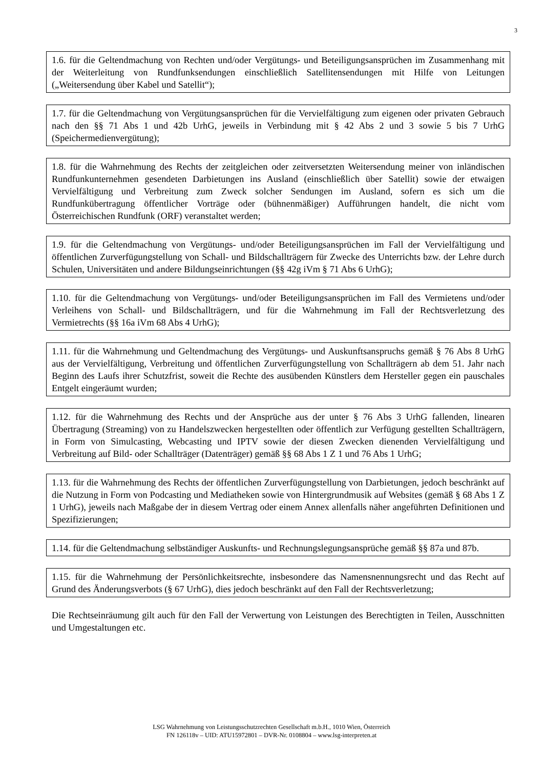3
1.6. für die Geltendmachung von Rechten und/oder Vergütungs- und Beteiligungsansprüchen im Zusammenhang mit der Weiterleitung von Rundfunksendungen einschließlich Satellitensendungen mit Hilfe von Leitungen („Weitersendung über Kabel und Satellit“);
1.7. für die Geltendmachung von Vergütungsansprüchen für die Vervielfältigung zum eigenen oder privaten Gebrauch nach den §§ 71 Abs 1 und 42b UrhG, jeweils in Verbindung mit § 42 Abs 2 und 3 sowie 5 bis 7 UrhG (Speichermedienvergütung);
1.8. für die Wahrnehmung des Rechts der zeitgleichen oder zeitversetzten Weitersendung meiner von inländischen Rundfunkunternehmen gesendeten Darbietungen ins Ausland (einschließlich über Satellit) sowie der etwaigen Vervielfältigung und Verbreitung zum Zweck solcher Sendungen im Ausland, sofern es sich um die Rundfunkübertragung öffentlicher Vorträge oder (bühnenmäßiger) Aufführungen handelt, die nicht vom Österreichischen Rundfunk (ORF) veranstaltet werden;
1.9. für die Geltendmachung von Vergütungs- und/oder Beteiligungsansprüchen im Fall der Vervielfältigung und öffentlichen Zurverfügungstellung von Schall- und Bildschallträgern für Zwecke des Unterrichts bzw. der Lehre durch Schulen, Universitäten und andere Bildungseinrichtungen (§§ 42g iVm § 71 Abs 6 UrhG);
1.10. für die Geltendmachung von Vergütungs- und/oder Beteiligungsansprüchen im Fall des Vermietens und/oder Verleihens von Schall- und Bildschallträgern, und für die Wahrnehmung im Fall der Rechtsverletzung des Vermietrechts (§§ 16a iVm 68 Abs 4 UrhG);
1.11. für die Wahrnehmung und Geltendmachung des Vergütungs- und Auskunftsanspruchs gemäß § 76 Abs 8 UrhG aus der Vervielfältigung, Verbreitung und öffentlichen Zurverfügungstellung von Schallträgern ab dem 51. Jahr nach Beginn des Laufs ihrer Schutzfrist, soweit die Rechte des ausübenden Künstlers dem Hersteller gegen ein pauschales Entgelt eingeräumt wurden;
1.12. für die Wahrnehmung des Rechts und der Ansprüche aus der unter § 76 Abs 3 UrhG fallenden, linearen Übertragung (Streaming) von zu Handelszwecken hergestellten oder öffentlich zur Verfügung gestellten Schallträgern, in Form von Simulcasting, Webcasting und IPTV sowie der diesen Zwecken dienenden Vervielfältigung und Verbreitung auf Bild- oder Schallträger (Datenträger) gemäß §§ 68 Abs 1 Z 1 und 76 Abs 1 UrhG;
1.13. für die Wahrnehmung des Rechts der öffentlichen Zurverfügungstellung von Darbietungen, jedoch beschränkt auf die Nutzung in Form von Podcasting und Mediatheken sowie von Hintergrundmusik auf Websites (gemäß § 68 Abs 1 Z 1 UrhG), jeweils nach Maßgabe der in diesem Vertrag oder einem Annex allenfalls näher angeführten Definitionen und Spezifizierungen;
1.14. für die Geltendmachung selbständiger Auskunfts- und Rechnungslegungsansprüche gemäß §§ 87a und 87b.
1.15. für die Wahrnehmung der Persönlichkeitsrechte, insbesondere das Namensnennungsrecht und das Recht auf Grund des Änderungsverbots (§ 67 UrhG), dies jedoch beschränkt auf den Fall der Rechtsverletzung;
Die Rechtseinräumung gilt auch für den Fall der Verwertung von Leistungen des Berechtigten in Teilen, Ausschnitten und Umgestaltungen etc.
LSG Wahrnehmung von Leistungsschutzrechten Gesellschaft m.b.H., 1010 Wien, Österreich
FN 126118v – UID: ATU15972801 – DVR-Nr. 0108804 – www.lsg-interpreten.at